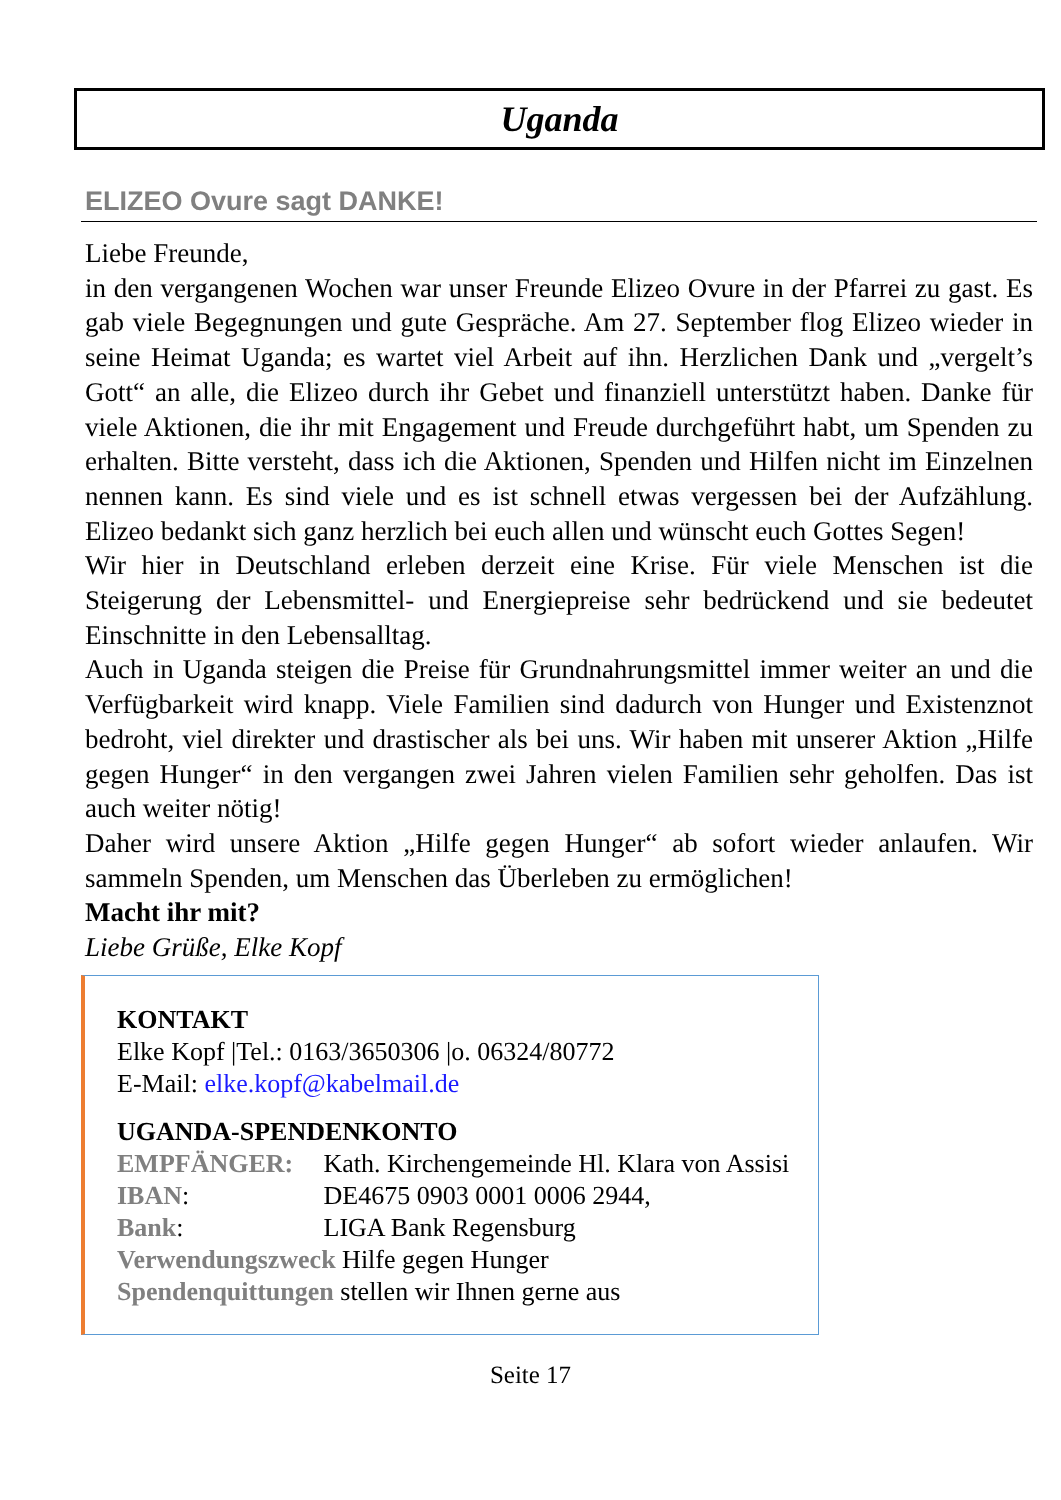Uganda
ELIZEO Ovure sagt DANKE!
Liebe Freunde,
in den vergangenen Wochen war unser Freunde Elizeo Ovure in der Pfarrei zu gast. Es gab viele Begegnungen und gute Gespräche. Am 27. September flog Elizeo wieder in seine Heimat Uganda; es wartet viel Arbeit auf ihn. Herzlichen Dank und „vergelt’s Gott“ an alle, die Elizeo durch ihr Gebet und finanziell unterstützt haben. Danke für viele Aktionen, die ihr mit Engagement und Freude durchgeführt habt, um Spenden zu erhalten. Bitte versteht, dass ich die Aktionen, Spenden und Hilfen nicht im Einzelnen nennen kann. Es sind viele und es ist schnell etwas vergessen bei der Aufzählung. Elizeo bedankt sich ganz herzlich bei euch allen und wünscht euch Gottes Segen!
Wir hier in Deutschland erleben derzeit eine Krise. Für viele Menschen ist die Steigerung der Lebensmittel- und Energiepreise sehr bedrückend und sie bedeutet Einschnitte in den Lebensalltag.
Auch in Uganda steigen die Preise für Grundnahrungsmittel immer weiter an und die Verfügbarkeit wird knapp. Viele Familien sind dadurch von Hunger und Existenznot bedroht, viel direkter und drastischer als bei uns. Wir haben mit unserer Aktion „Hilfe gegen Hunger“ in den vergangen zwei Jahren vielen Familien sehr geholfen. Das ist auch weiter nötig!
Daher wird unsere Aktion „Hilfe gegen Hunger“ ab sofort wieder anlaufen. Wir sammeln Spenden, um Menschen das Überleben zu ermöglichen!
Macht ihr mit?
Liebe Grüße, Elke Kopf
KONTAKT
Elke Kopf |Tel.: 0163/3650306 |o. 06324/80772
E-Mail: elke.kopf@kabelmail.de
UGANDA-SPENDENKONTO
EMPFÄNGER: Kath. Kirchengemeinde Hl. Klara von Assisi
IBAN: DE4675 0903 0001 0006 2944,
Bank: LIGA Bank Regensburg
Verwendungszweck Hilfe gegen Hunger
Spendenquittungen stellen wir Ihnen gerne aus
Seite 17